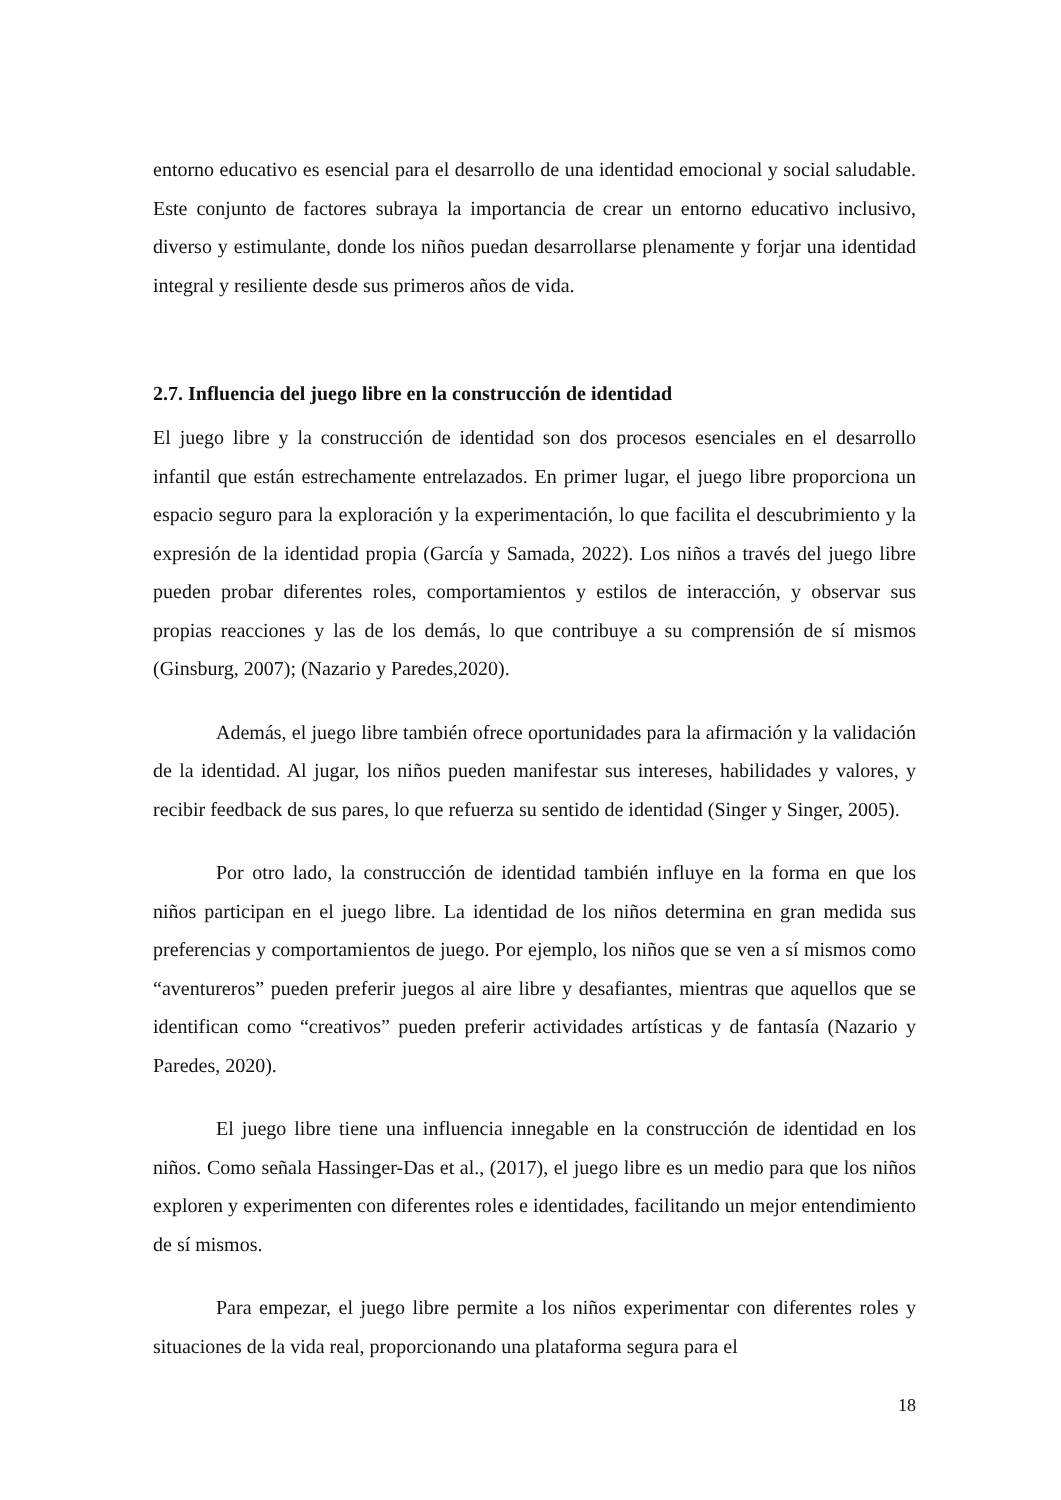entorno educativo es esencial para el desarrollo de una identidad emocional y social saludable. Este conjunto de factores subraya la importancia de crear un entorno educativo inclusivo, diverso y estimulante, donde los niños puedan desarrollarse plenamente y forjar una identidad integral y resiliente desde sus primeros años de vida.
2.7. Influencia del juego libre en la construcción de identidad
El juego libre y la construcción de identidad son dos procesos esenciales en el desarrollo infantil que están estrechamente entrelazados. En primer lugar, el juego libre proporciona un espacio seguro para la exploración y la experimentación, lo que facilita el descubrimiento y la expresión de la identidad propia (García y Samada, 2022). Los niños a través del juego libre pueden probar diferentes roles, comportamientos y estilos de interacción, y observar sus propias reacciones y las de los demás, lo que contribuye a su comprensión de sí mismos (Ginsburg, 2007); (Nazario y Paredes,2020).
Además, el juego libre también ofrece oportunidades para la afirmación y la validación de la identidad. Al jugar, los niños pueden manifestar sus intereses, habilidades y valores, y recibir feedback de sus pares, lo que refuerza su sentido de identidad (Singer y Singer, 2005).
Por otro lado, la construcción de identidad también influye en la forma en que los niños participan en el juego libre. La identidad de los niños determina en gran medida sus preferencias y comportamientos de juego. Por ejemplo, los niños que se ven a sí mismos como “aventureros” pueden preferir juegos al aire libre y desafiantes, mientras que aquellos que se identifican como “creativos” pueden preferir actividades artísticas y de fantasía (Nazario y Paredes, 2020).
El juego libre tiene una influencia innegable en la construcción de identidad en los niños. Como señala Hassinger-Das et al., (2017), el juego libre es un medio para que los niños exploren y experimenten con diferentes roles e identidades, facilitando un mejor entendimiento de sí mismos.
Para empezar, el juego libre permite a los niños experimentar con diferentes roles y situaciones de la vida real, proporcionando una plataforma segura para el
18